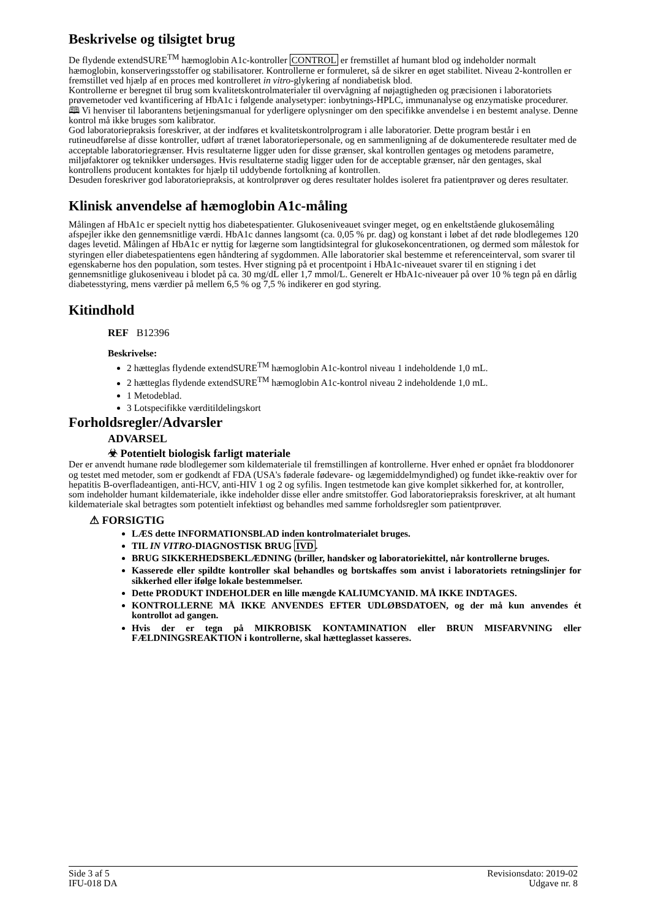Beskrivelse og tilsigtet brug
De flydende extendSURE<sup>TM</sup> hæmoglobin A1c-kontroller CONTROL er fremstillet af humant blod og indeholder normalt hæmoglobin, konserveringsstoffer og stabilisatorer. Kontrollerne er formuleret, så de sikrer en øget stabilitet. Niveau 2-kontrollen er fremstillet ved hjælp af en proces med kontrolleret in vitro-glykering af nondiabetisk blod.
Kontrollerne er beregnet til brug som kvalitetskontrolmaterialer til overvågning af nøjagtigheden og præcisionen i laboratoriets prøvemetoder ved kvantificering af HbA1c i følgende analysetyper: ionbytnings-HPLC, immunanalyse og enzymatiske procedurer. 🕮 Vi henviser til laborantens betjeningsmanual for yderligere oplysninger om den specifikke anvendelse i en bestemt analyse. Denne kontrol må ikke bruges som kalibrator.
God laboratoriepraksis foreskriver, at der indføres et kvalitetskontrolprogram i alle laboratorier. Dette program består i en rutineudførelse af disse kontroller, udført af trænet laboratoriepersonale, og en sammenligning af de dokumenterede resultater med de acceptable laboratoriegrænser. Hvis resultaterne ligger uden for disse grænser, skal kontrollen gentages og metodens parametre, miljøfaktorer og teknikker undersøges. Hvis resultaterne stadig ligger uden for de acceptable grænser, når den gentages, skal kontrollens producent kontaktes for hjælp til uddybende fortolkning af kontrollen.
Desuden foreskriver god laboratoriepraksis, at kontrolprøver og deres resultater holdes isoleret fra patientprøver og deres resultater.
Klinisk anvendelse af hæmoglobin A1c-måling
Målingen af HbA1c er specielt nyttig hos diabetespatienter. Glukoseniveauet svinger meget, og en enkeltstående glukosemåling afspejler ikke den gennemsnitlige værdi. HbA1c dannes langsomt (ca. 0,05 % pr. dag) og konstant i løbet af det røde blodlegemes 120 dages levetid. Målingen af HbA1c er nyttig for lægerne som langtidsintegral for glukosekoncentrationen, og dermed som målestok for styringen eller diabetespatientens egen håndtering af sygdommen. Alle laboratorier skal bestemme et referenceinterval, som svarer til egenskaberne hos den population, som testes. Hver stigning på et procentpoint i HbA1c-niveauet svarer til en stigning i det gennemsnitlige glukoseniveau i blodet på ca. 30 mg/dL eller 1,7 mmol/L. Generelt er HbA1c-niveauer på over 10 % tegn på en dårlig diabetesstyring, mens værdier på mellem 6,5 % og 7,5 % indikerer en god styring.
Kitindhold
REF B12396
Beskrivelse:
2 hætteglas flydende extendSURE<sup>TM</sup> hæmoglobin A1c-kontrol niveau 1 indeholdende 1,0 mL.
2 hætteglas flydende extendSURE<sup>TM</sup> hæmoglobin A1c-kontrol niveau 2 indeholdende 1,0 mL.
1 Metodeblad.
3 Lotspecifikke værditildelingskort
Forholdsregler/Advarsler
ADVARSEL
☣ Potentielt biologisk farligt materiale
Der er anvendt humane røde blodlegemer som kildemateriale til fremstillingen af kontrollerne. Hver enhed er opnået fra bloddonorer og testet med metoder, som er godkendt af FDA (USA's føderale fødevare- og lægemiddelmyndighed) og fundet ikke-reaktiv over for hepatitis B-overfladeantigen, anti-HCV, anti-HIV 1 og 2 og syfilis. Ingen testmetode kan give komplet sikkerhed for, at kontroller, som indeholder humant kildemateriale, ikke indeholder disse eller andre smitstoffer. God laboratoriepraksis foreskriver, at alt humant kildemateriale skal betragtes som potentielt infektiøst og behandles med samme forholdsregler som patientprøver.
⚠ FORSIGTIG
LÆS dette INFORMATIONSBLAD inden kontrolmaterialet bruges.
TIL IN VITRO-DIAGNOSTISK BRUG IVD.
BRUG SIKKERHEDSBEKLÆDNING (briller, handsker og laboratoriekittel, når kontrollerne bruges.
Kasserede eller spildte kontroller skal behandles og bortskaffes som anvist i laboratoriets retningslinjer for sikkerhed eller ifølge lokale bestemmelser.
Dette PRODUKT INDEHOLDER en lille mængde KALIUMCYANID. MÅ IKKE INDTAGES.
KONTROLLERNE MÅ IKKE ANVENDES EFTER UDLØBSDATOEN, og der må kun anvendes ét kontrollot ad gangen.
Hvis der er tegn på MIKROBISK KONTAMINATION eller BRUN MISFARVNING eller FÆLDNINGSREAKTION i kontrollerne, skal hætteglasset kasseres.
Side 3 af 5
IFU-018 DA
Revisionsdato: 2019-02
Udgave nr. 8